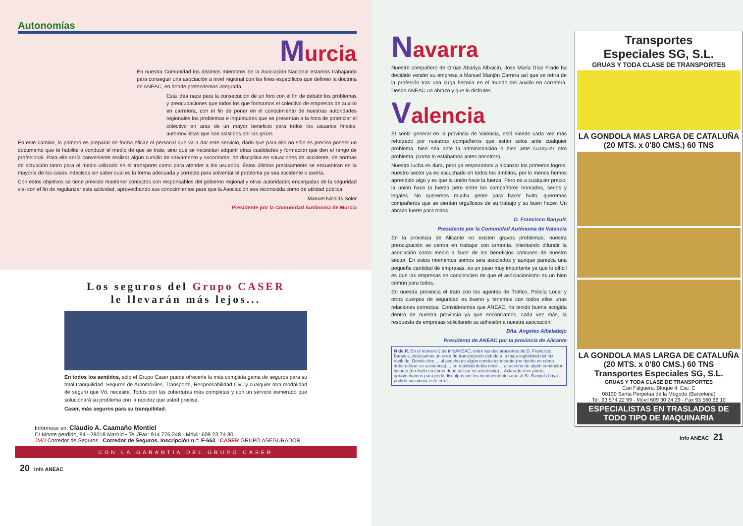Autonomías
Murcia
En nuestra Comunidad los distintos miembros de la Asociación Nacional estamos trabajando para conseguir una asociación a nivel regional con los fines específicos que definen la doctrina de ANEAC, en donde pretendemos integrarla.
Esta idea nace para la consecución de un foro con el fin de debatir los problemas y preocupaciones que todos los que formamos el colectivo de empresas de auxilio en carretera, con el fin de poner en el conocimiento de nuestras autoridades regionales los problemas e inquietudes que se presentan a la hora de potenciar el colectivo en aras de un mayor beneficio para todos los usuarios finales, automovilistas que son asistidos por las grúas.
En este camino, lo primero es preparar de forma eficaz el personal que va a dar este servicio, dado que para ello no sólo es preciso poseer un documento que te habilite a conducir el medio de que se trate, sino que se necesitan adquirir otras cualidades y formación que den el rango de profesional. Para ello sería conveniente realizar algún cursillo de salvamento y socorrismo, de disciplina en situaciones de accidente, de normas de actuación tanro para el medio utilizado en el transporte como para atender a los usuarios. Éstos últimos precisamente se encuentran en la mayoría de los casos indecisos sin saber cual es la forma adecuada y correcta para solventar el problema ya sea accidente o avería.
Con estos objetivos se tiene previsto mantener contactos con responsables del gobierno regional y otras autoridades encargadas de la seguridad vial con el fin de regularizar esta actividad, aprovechando sus conocimientos para que la Asociación sea reconocida como de utilidad pública.
Manuel Nicolás Soler
Presidente por la Comunidad Autónoma de Murcia
Los seguros del Grupo CASER
le llevarán más lejos...
En todos los sentidos, sólo el Grupo Caser puede ofrecerle la más completa gama de seguros para su total tranquilidad. Seguros de Automóviles, Transporte, Responsabilidad Civil y cualquier otra modalidad de seguro que Vd. necesite. Todos con las coberturas más completas y con un servicio esmerado que solucionará su problema con la rapidez que usted precisa.
Caser, más seguros para su tranquilidad.
Infórmese en: Claudio A. Caamaño Montiel
C/ Monte perdido, 84 - 28018 Madrid • Tel./Fax: 914 776 248 - Móvil: 609 23 74 80
JMD Corredor de Seguros Corredor de Seguros. Inscripción n.º: F-663 CASER GRUPO ASEGURADOR
CON LA GARANTÍA DEL GRUPO CASER
20 Info ANEAC
Navarra
Nuestro compañero de Grúas Abadya Albaicín, Jose María Díaz Frade ha decidido vender su empresa a Manuel Manjón Carrera así que se retira de la profesión tras una larga historia en el mundo del auxilio en carretera. Desde ANEAC un abrazo y que lo disfrutes.
Valencia
El sentir general en la provincia de Valencia, está siendo cada vez más reforzado por nuestros compañeros que están solos ante cualquier problema, bien sea ante la administración o bien ante cualquier otro problema, (como lo estábamos antes nosotros).
Nuestra lucha es dura, pero ya empezamos a alcanzar los primeros logros, nuestro sector ya es escuchado en todos los ámbitos, por lo menos hemos aprendido algo y es que la unión hace la fuerza. Pero no a cualquier precio, la unión hace la fuerza pero entre los compañeros honrados, serios y legales. No queremos mucha gente para hacer bulto, queremos compañeros que se sientan orgullosos de su trabajo y su buen hacer. Un abrazo fuerte para todos
D. Francisco Banyuls
Presidente por la Comunidad Autónoma de Valencia
En la provincia de Alicante no existen graves problemas, nuestra preocupación se centra en trabajar con armonía, intentando difundir la asociación como medio a favor de los beneficios comunes de nuestro sector. En estos momentos somos seis asociados y aunque parezca una pequeña cantidad de empresas, es un paso muy importante ya que lo difícil es que las empresas se conciencien de que el asociacionismo es un bien común para todos.
En nuestra provincia el trato con los agentes de Tráfico, Policía Local y otros cuerpos de seguridad es bueno y tenemos con todos ellos unas relaciones correctas. Consideramos que ANEAC, ha tenido buena acogida dentro de nuestra provincia ya que encontramos, cada vez más, la respuesta de empresas solicitando su adhesión a nuestra asociación.
Dña. Angeles Albaladejo
Presidenta de ANEAC por la provincia de Alicante
N de R. En el número 2 de infoANEAC, entre las declaraciones de D. Francisco Banyuls, deslizamos un error de transcripción debido a la mala legibilidad del fax recibido. Donde dice ... al acecho de algún conductor incauto (no ducho en cómo debe utilizar su asistencia)..., en realidad debía decir ... al acecho de algún conductor incauto (no dudo en cómo debe utilizar su asistencia)... Aclarado este punto, aprovechamos para pedir disculpas por los inconvenientes que al Sr. Banyuls haya podido ocasionar este error.
Transportes
Especiales SG, S.L.
GRUAS Y TODA CLASE DE TRANSPORTES
LA GONDOLA MAS LARGA DE CATALUÑA
(20 MTS. x 0'80 CMS.) 60 TNS
LA GONDOLA MAS LARGA DE CATALUÑA
(20 MTS. x 0'80 CMS.) 60 TNS
Transportes Especiales SG, S.L.
GRUAS Y TODA CLASE DE TRANSPORTES
Can Falguera, Bloque 4, Esc. C
08130 Santa Perpetua de la Mogoda (Barcelona)
Tel. 93 574 22 99 - Móvil 609 30 24 29 - Fax 93 560 66 10
ESPECIALISTAS EN TRASLADOS DE TODO TIPO DE MAQUINARIA
Info ANEAC 21